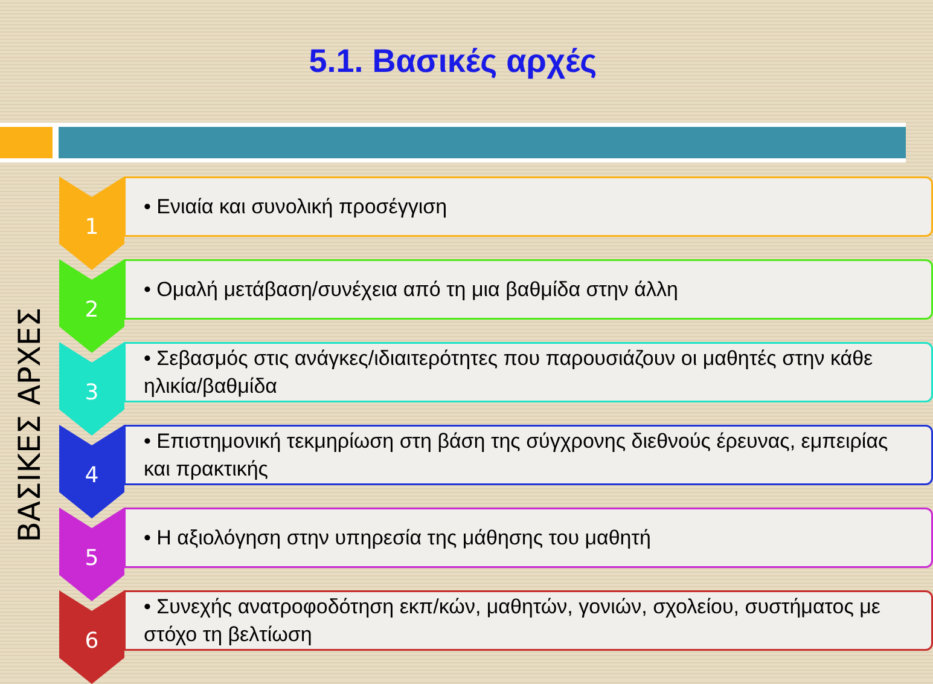5.1. Βασικές αρχές
ΒΑΣΙΚΕΣ ΑΡΧΕΣ
1
• Ενιαία και συνολική προσέγγιση
2
• Ομαλή μετάβαση/συνέχεια από τη μια βαθμίδα στην άλλη
3
• Σεβασμός στις ανάγκες/ιδιαιτερότητες που παρουσιάζουν οι μαθητές στην κάθε ηλικία/βαθμίδα
4
• Επιστημονική τεκμηρίωση στη βάση της σύγχρονης διεθνούς έρευνας, εμπειρίας και πρακτικής
5
• Η αξιολόγηση στην υπηρεσία της μάθησης του μαθητή
6
• Συνεχής ανατροφοδότηση εκπ/κών, μαθητών, γονιών, σχολείου, συστήματος με στόχο τη βελτίωση